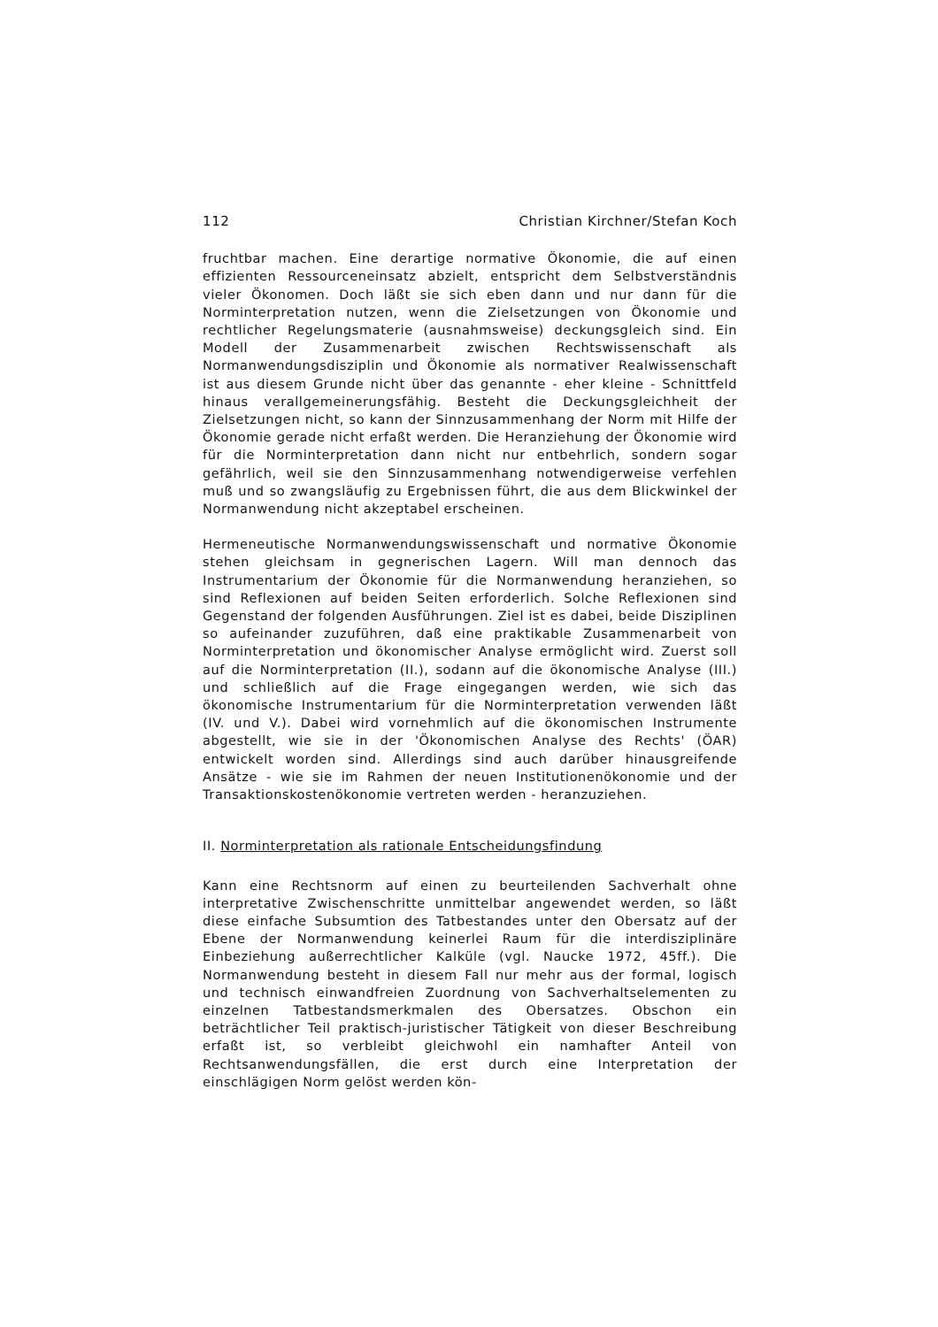112 Christian Kirchner/Stefan Koch
fruchtbar machen. Eine derartige normative Ökonomie, die auf einen effizienten Ressourceneinsatz abzielt, entspricht dem Selbstverständnis vieler Ökonomen. Doch läßt sie sich eben dann und nur dann für die Norminterpretation nutzen, wenn die Zielsetzungen von Ökonomie und rechtlicher Regelungsmaterie (ausnahmsweise) deckungsgleich sind. Ein Modell der Zusammenarbeit zwischen Rechtswissenschaft als Normanwendungsdisziplin und Ökonomie als normativer Realwissenschaft ist aus diesem Grunde nicht über das genannte - eher kleine - Schnittfeld hinaus verallgemeinerungsfähig. Besteht die Deckungsgleichheit der Zielsetzungen nicht, so kann der Sinnzusammenhang der Norm mit Hilfe der Ökonomie gerade nicht erfaßt werden. Die Heranziehung der Ökonomie wird für die Norminterpretation dann nicht nur entbehrlich, sondern sogar gefährlich, weil sie den Sinnzusammenhang notwendigerweise verfehlen muß und so zwangsläufig zu Ergebnissen führt, die aus dem Blickwinkel der Normanwendung nicht akzeptabel erscheinen.
Hermeneutische Normanwendungswissenschaft und normative Ökonomie stehen gleichsam in gegnerischen Lagern. Will man dennoch das Instrumentarium der Ökonomie für die Normanwendung heranziehen, so sind Reflexionen auf beiden Seiten erforderlich. Solche Reflexionen sind Gegenstand der folgenden Ausführungen. Ziel ist es dabei, beide Disziplinen so aufeinander zuzuführen, daß eine praktikable Zusammenarbeit von Norminterpretation und ökonomischer Analyse ermöglicht wird. Zuerst soll auf die Norminterpretation (II.), sodann auf die ökonomische Analyse (III.) und schließlich auf die Frage eingegangen werden, wie sich das ökonomische Instrumentarium für die Norminterpretation verwenden läßt (IV. und V.). Dabei wird vornehmlich auf die ökonomischen Instrumente abgestellt, wie sie in der 'Ökonomischen Analyse des Rechts' (ÖAR) entwickelt worden sind. Allerdings sind auch darüber hinausgreifende Ansätze - wie sie im Rahmen der neuen Institutionenökonomie und der Transaktionskostenökonomie vertreten werden - heranzuziehen.
II. Norminterpretation als rationale Entscheidungsfindung
Kann eine Rechtsnorm auf einen zu beurteilenden Sachverhalt ohne interpretative Zwischenschritte unmittelbar angewendet werden, so läßt diese einfache Subsumtion des Tatbestandes unter den Obersatz auf der Ebene der Normanwendung keinerlei Raum für die interdisziplinäre Einbeziehung außerrechtlicher Kalküle (vgl. Naucke 1972, 45ff.). Die Normanwendung besteht in diesem Fall nur mehr aus der formal, logisch und technisch einwandfreien Zuordnung von Sachverhaltselementen zu einzelnen Tatbestandsmerkmalen des Obersatzes. Obschon ein beträchtlicher Teil praktisch-juristischer Tätigkeit von dieser Beschreibung erfaßt ist, so verbleibt gleichwohl ein namhafter Anteil von Rechtsanwendungsfällen, die erst durch eine Interpretation der einschlägigen Norm gelöst werden kön-